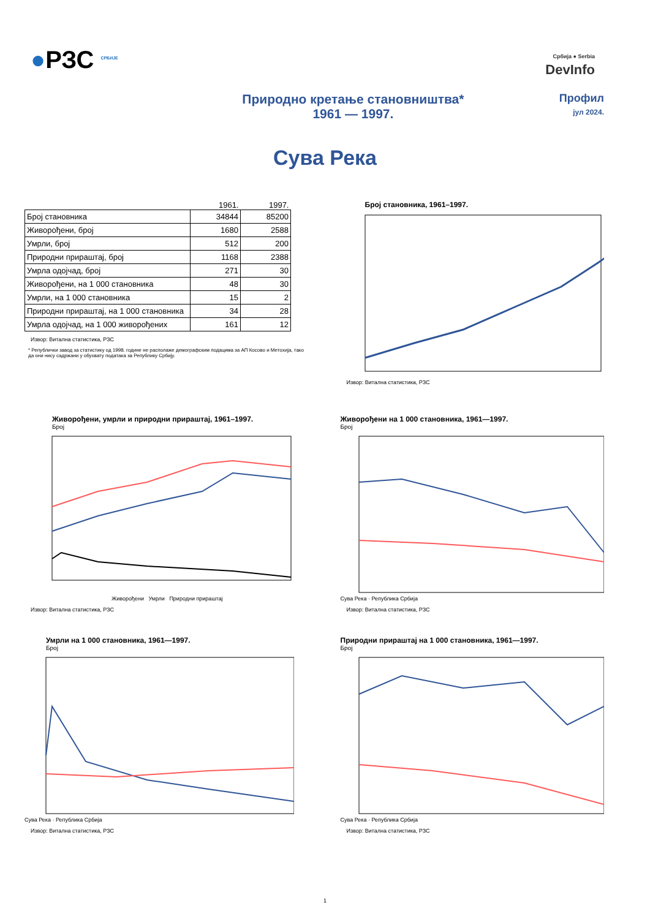●РЗС <sup>СРБИЈЕ</sup>
Србија ● Serbia
DevInfo
Природно кретање становништва*
1961 — 1997.
Профил
јул 2024.
Сува Река
| | 1961. | 1997. |
| --- | --- | --- |
| Број становника | 34844 | 85200 |
| Живорођени, број | 1680 | 2588 |
| Умрли, број | 512 | 200 |
| Природни прираштај, број | 1168 | 2388 |
| Умрла одојчад, број | 271 | 30 |
| Живорођени, на 1 000 становника | 48 | 30 |
| Умрли, на 1 000 становника | 15 | 2 |
| Природни прираштај, на 1 000 становника | 34 | 28 |
| Умрла одојчад, на 1 000 живорођених | 161 | 12 |
Извор: Витална статистика, РЗС
* Републички завод за статистику од 1998. године не располаже демографским подацима за АП Косово и Метохија, тако да они нису садржани у обухвату података за Републику Србију.
Број становника, 1961–1997.
Извор: Витална статистика, РЗС
Живорођени, умрли и природни прираштај, 1961–1997.
Број
Живорођени Умрли Природни прираштај
Извор: Витална статистика, РЗС
Живорођени на 1 000 становника, 1961—1997.
Број
Сува Река · Република Србија
Извор: Витална статистика, РЗС
Умрли на 1 000 становника, 1961—1997.
Број
Сува Река · Република Србија
Извор: Витална статистика, РЗС
Природни прираштај на 1 000 становника, 1961—1997.
Број
Сува Река · Република Србија
Извор: Витална статистика, РЗС
1